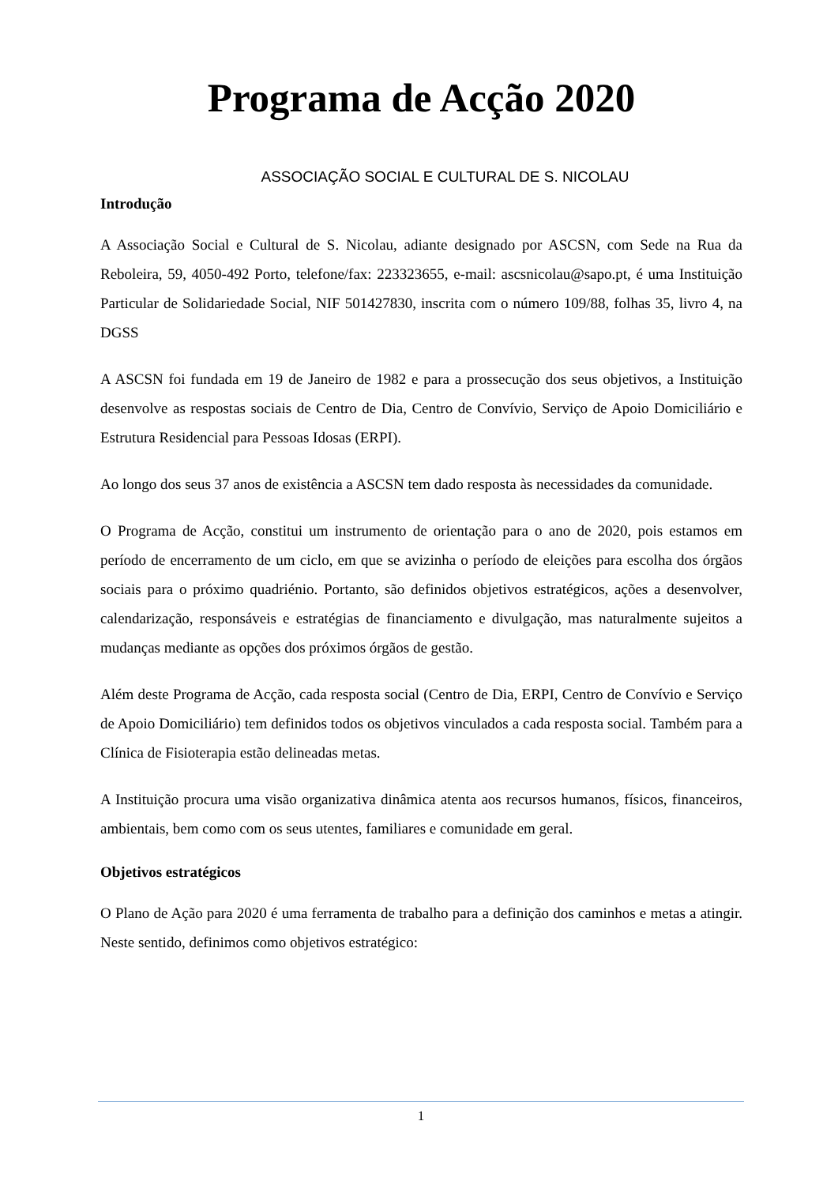Programa de Acção 2020
ASSOCIAÇÃO SOCIAL E CULTURAL DE S. NICOLAU
Introdução
A Associação Social e Cultural de S. Nicolau, adiante designado por ASCSN, com Sede na Rua da Reboleira, 59, 4050-492 Porto, telefone/fax: 223323655, e-mail: ascsnicolau@sapo.pt, é uma Instituição Particular de Solidariedade Social, NIF 501427830, inscrita com o número 109/88, folhas 35, livro 4, na DGSS
A ASCSN foi fundada em 19 de Janeiro de 1982 e para a prossecução dos seus objetivos, a Instituição desenvolve as respostas sociais de Centro de Dia, Centro de Convívio, Serviço de Apoio Domiciliário e Estrutura Residencial para Pessoas Idosas (ERPI).
Ao longo dos seus 37 anos de existência a ASCSN tem dado resposta às necessidades da comunidade.
O Programa de Acção, constitui um instrumento de orientação para o ano de 2020, pois estamos em período de encerramento de um ciclo, em que se avizinha o período de eleições para escolha dos órgãos sociais para o próximo quadriénio. Portanto, são definidos objetivos estratégicos, ações a desenvolver, calendarização, responsáveis e estratégias de financiamento e divulgação, mas naturalmente sujeitos a mudanças mediante as opções dos próximos órgãos de gestão.
Além deste Programa de Acção, cada resposta social (Centro de Dia, ERPI, Centro de Convívio e Serviço de Apoio Domiciliário) tem definidos todos os objetivos vinculados a cada resposta social. Também para a Clínica de Fisioterapia estão delineadas metas.
A Instituição procura uma visão organizativa dinâmica atenta aos recursos humanos, físicos, financeiros, ambientais, bem como com os seus utentes, familiares e comunidade em geral.
Objetivos estratégicos
O Plano de Ação para 2020 é uma ferramenta de trabalho para a definição dos caminhos e metas a atingir. Neste sentido, definimos como objetivos estratégico:
1